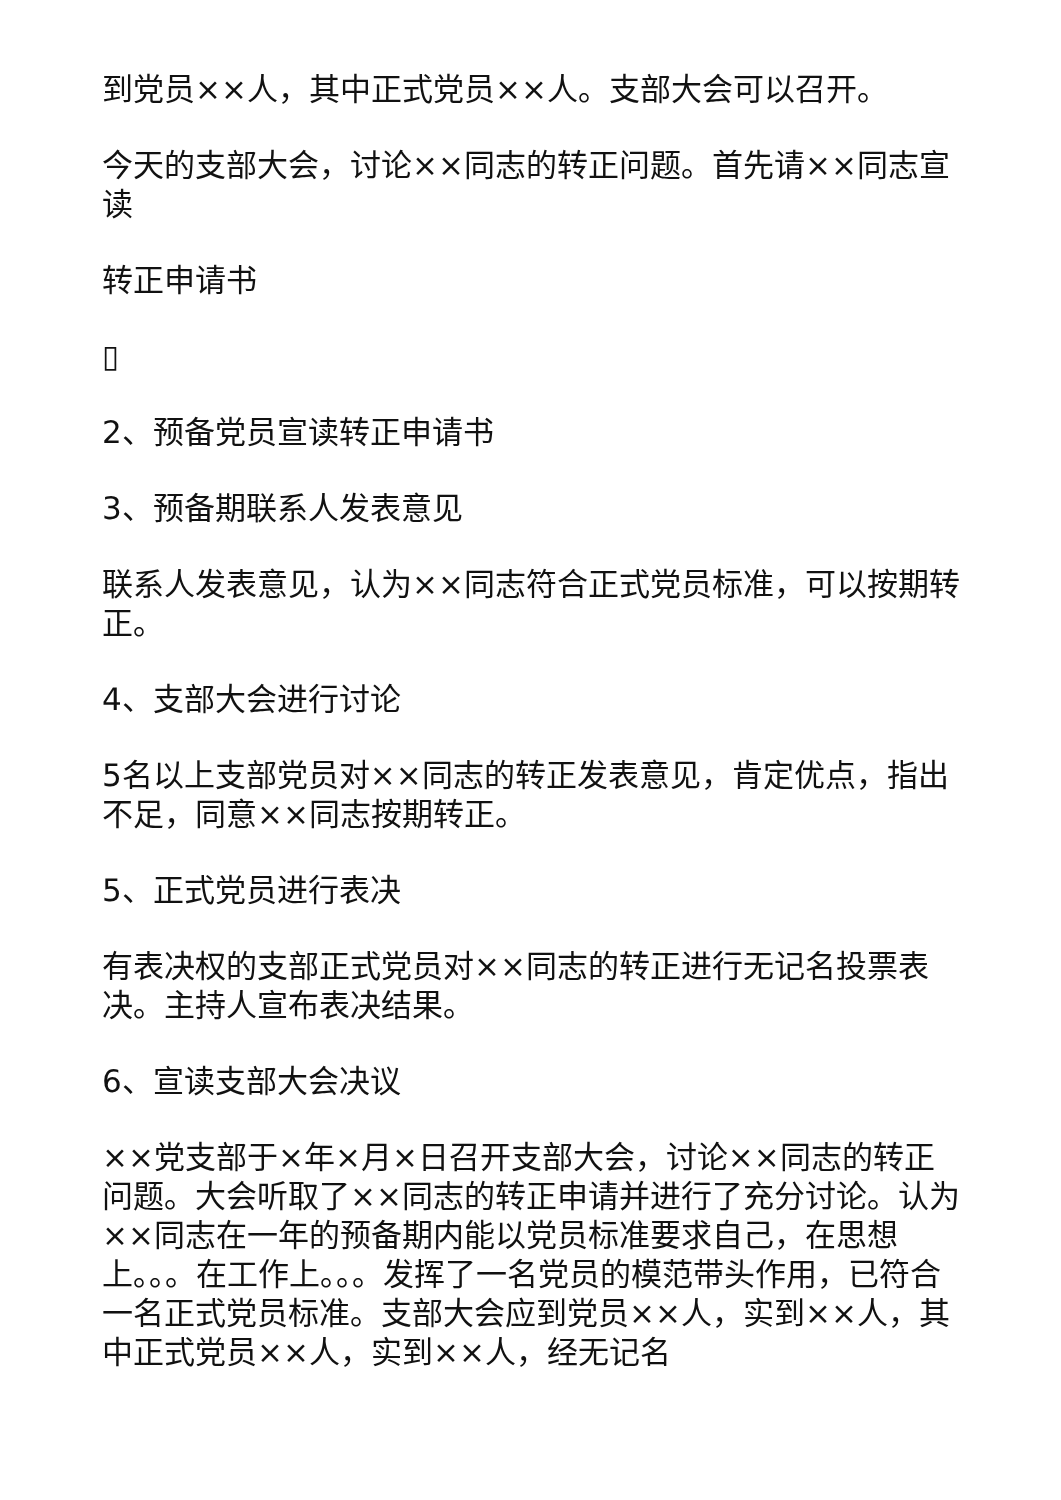到党员××人，其中正式党员××人。支部大会可以召开。
今天的支部大会，讨论××同志的转正问题。首先请××同志宣读
转正申请书
▯
2、预备党员宣读转正申请书
3、预备期联系人发表意见
联系人发表意见，认为××同志符合正式党员标准，可以按期转正。
4、支部大会进行讨论
5名以上支部党员对××同志的转正发表意见，肯定优点，指出不足，同意××同志按期转正。
5、正式党员进行表决
有表决权的支部正式党员对××同志的转正进行无记名投票表决。主持人宣布表决结果。
6、宣读支部大会决议
××党支部于×年×月×日召开支部大会，讨论××同志的转正问题。大会听取了××同志的转正申请并进行了充分讨论。认为××同志在一年的预备期内能以党员标准要求自己，在思想上。。。在工作上。。。发挥了一名党员的模范带头作用，已符合一名正式党员标准。支部大会应到党员××人，实到××人，其中正式党员××人，实到××人，经无记名